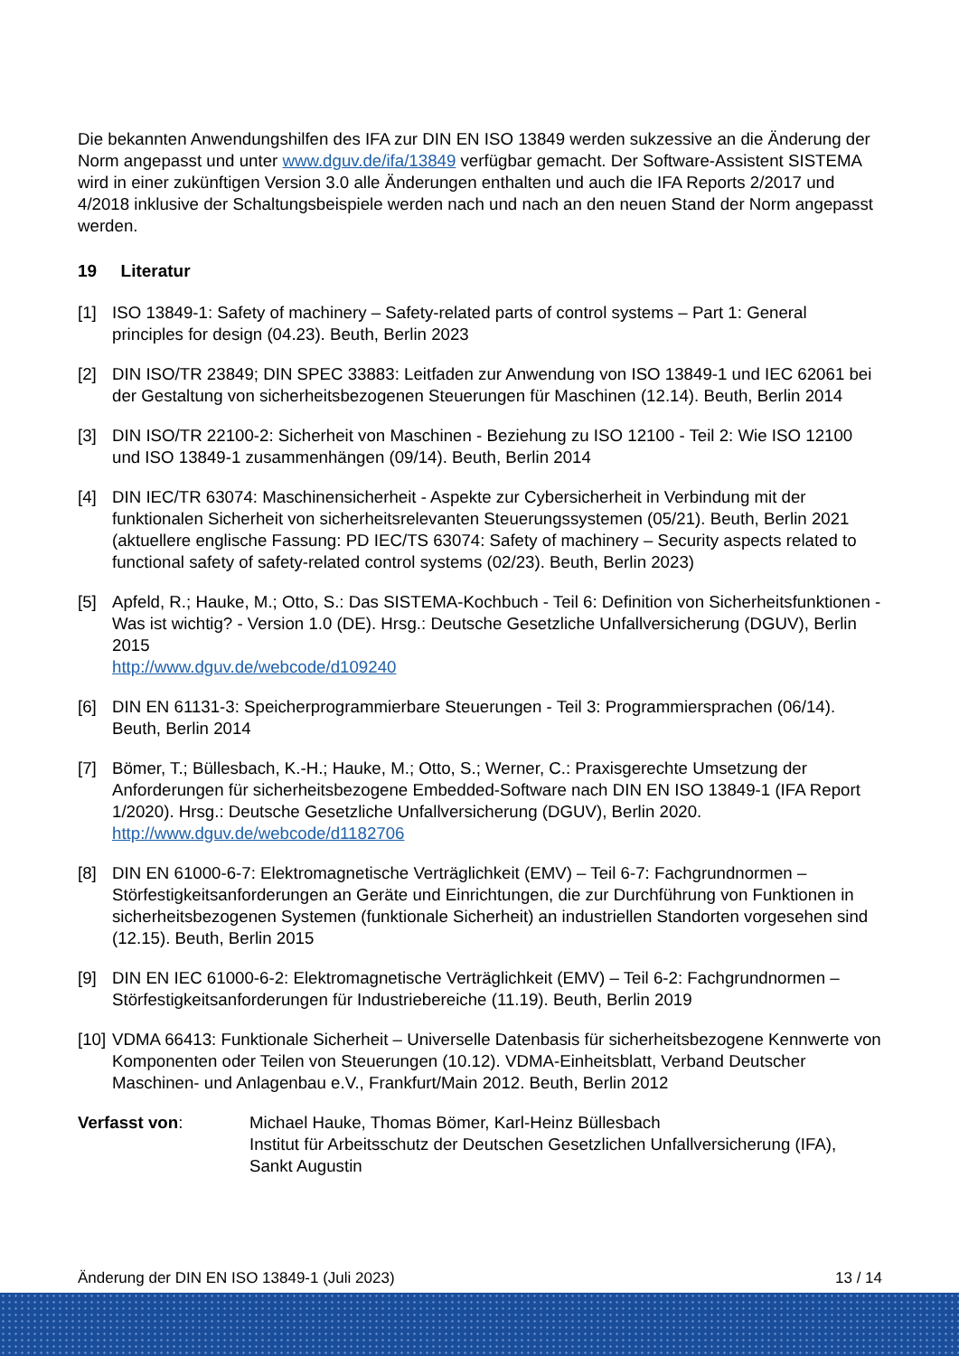Die bekannten Anwendungshilfen des IFA zur DIN EN ISO 13849 werden sukzessive an die Änderung der Norm angepasst und unter www.dguv.de/ifa/13849 verfügbar gemacht. Der Software-Assistent SISTEMA wird in einer zukünftigen Version 3.0 alle Änderungen enthalten und auch die IFA Reports 2/2017 und 4/2018 inklusive der Schaltungsbeispiele werden nach und nach an den neuen Stand der Norm angepasst werden.
19 Literatur
[1] ISO 13849-1: Safety of machinery – Safety-related parts of control systems – Part 1: General principles for design (04.23). Beuth, Berlin 2023
[2] DIN ISO/TR 23849; DIN SPEC 33883: Leitfaden zur Anwendung von ISO 13849-1 und IEC 62061 bei der Gestaltung von sicherheitsbezogenen Steuerungen für Maschinen (12.14). Beuth, Berlin 2014
[3] DIN ISO/TR 22100-2: Sicherheit von Maschinen - Beziehung zu ISO 12100 - Teil 2: Wie ISO 12100 und ISO 13849-1 zusammenhängen (09/14). Beuth, Berlin 2014
[4] DIN IEC/TR 63074: Maschinensicherheit - Aspekte zur Cybersicherheit in Verbindung mit der funktionalen Sicherheit von sicherheitsrelevanten Steuerungssystemen (05/21). Beuth, Berlin 2021
(aktuellere englische Fassung: PD IEC/TS 63074: Safety of machinery – Security aspects related to functional safety of safety-related control systems (02/23). Beuth, Berlin 2023)
[5] Apfeld, R.; Hauke, M.; Otto, S.: Das SISTEMA-Kochbuch - Teil 6: Definition von Sicherheitsfunktionen - Was ist wichtig? - Version 1.0 (DE). Hrsg.: Deutsche Gesetzliche Unfallversicherung (DGUV), Berlin 2015
http://www.dguv.de/webcode/d109240
[6] DIN EN 61131-3: Speicherprogrammierbare Steuerungen - Teil 3: Programmiersprachen (06/14). Beuth, Berlin 2014
[7] Bömer, T.; Büllesbach, K.-H.; Hauke, M.; Otto, S.; Werner, C.: Praxisgerechte Umsetzung der Anforderungen für sicherheitsbezogene Embedded-Software nach DIN EN ISO 13849-1 (IFA Report 1/2020). Hrsg.: Deutsche Gesetzliche Unfallversicherung (DGUV), Berlin 2020.
http://www.dguv.de/webcode/d1182706
[8] DIN EN 61000-6-7: Elektromagnetische Verträglichkeit (EMV) – Teil 6-7: Fachgrundnormen – Störfestigkeitsanforderungen an Geräte und Einrichtungen, die zur Durchführung von Funktionen in sicherheitsbezogenen Systemen (funktionale Sicherheit) an industriellen Standorten vorgesehen sind (12.15). Beuth, Berlin 2015
[9] DIN EN IEC 61000-6-2: Elektromagnetische Verträglichkeit (EMV) – Teil 6-2: Fachgrundnormen – Störfestigkeitsanforderungen für Industriebereiche (11.19). Beuth, Berlin 2019
[10] VDMA 66413: Funktionale Sicherheit – Universelle Datenbasis für sicherheitsbezogene Kennwerte von Komponenten oder Teilen von Steuerungen (10.12). VDMA-Einheitsblatt, Verband Deutscher Maschinen- und Anlagenbau e.V., Frankfurt/Main 2012. Beuth, Berlin 2012
Verfasst von: Michael Hauke, Thomas Bömer, Karl-Heinz Büllesbach
Institut für Arbeitsschutz der Deutschen Gesetzlichen Unfallversicherung (IFA), Sankt Augustin
Änderung der DIN EN ISO 13849-1 (Juli 2023) 13 / 14